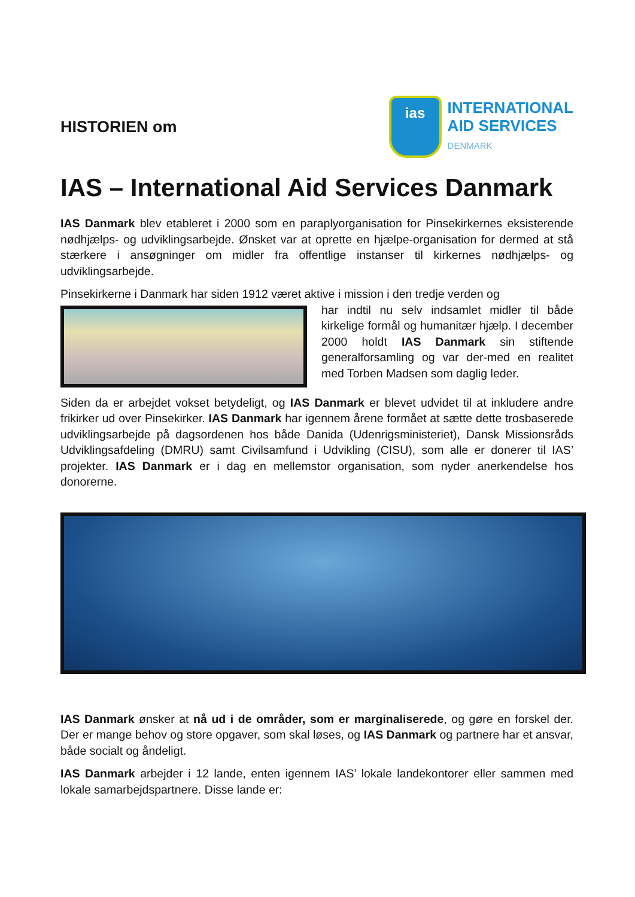HISTORIEN om
ias
INTERNATIONAL
AID SERVICES
DENMARK
IAS – International Aid Services Danmark
IAS Danmark blev etableret i 2000 som en paraplyorganisation for Pinsekirkernes eksisterende nødhjælps- og udviklingsarbejde. Ønsket var at oprette en hjælpe-organisation for dermed at stå stærkere i ansøgninger om midler fra offentlige instanser til kirkernes nødhjælps- og udviklingsarbejde.
Pinsekirkerne i Danmark har siden 1912 været aktive i mission i den tredje verden og
har indtil nu selv indsamlet midler til både kirkelige formål og humanitær hjælp. I december 2000 holdt IAS Danmark sin stiftende generalforsamling og var der-med en realitet med Torben Madsen som daglig leder.
Siden da er arbejdet vokset betydeligt, og IAS Danmark er blevet udvidet til at inkludere andre frikirker ud over Pinsekirker. IAS Danmark har igennem årene formået at sætte dette trosbaserede udviklingsarbejde på dagsordenen hos både Danida (Udenrigsministeriet), Dansk Missionsråds Udviklingsafdeling (DMRU) samt Civilsamfund i Udvikling (CISU), som alle er donerer til IAS’ projekter. IAS Danmark er i dag en mellemstor organisation, som nyder anerkendelse hos donorerne.
IAS Danmark ønsker at nå ud i de områder, som er marginaliserede, og gøre en forskel der. Der er mange behov og store opgaver, som skal løses, og IAS Danmark og partnere har et ansvar, både socialt og åndeligt.
IAS Danmark arbejder i 12 lande, enten igennem IAS’ lokale landekontorer eller sammen med lokale samarbejdspartnere. Disse lande er: